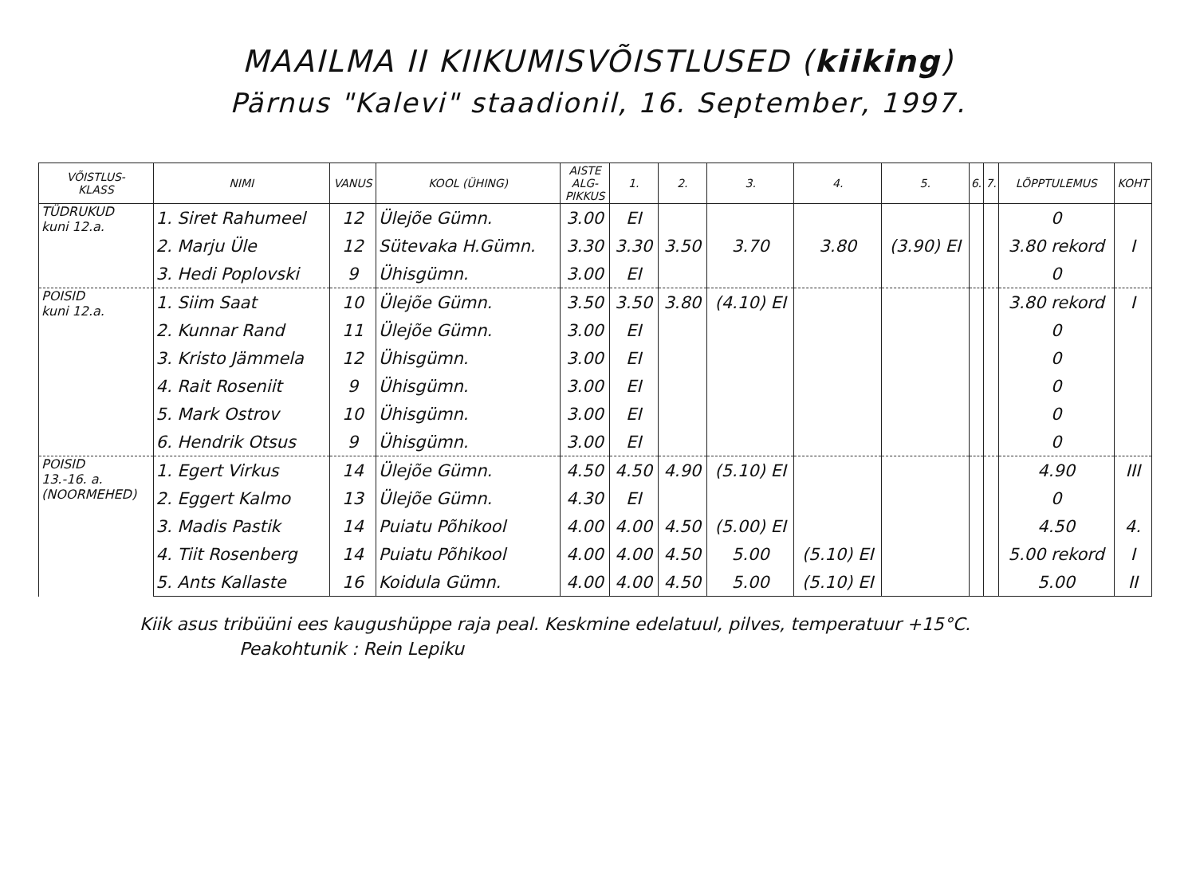MAAILMA II KIIKUMISVÕISTLUSED (kiiking)
Pärnus "Kalevi" staadionil, 16. September, 1997.
| VÕISTLUS- KLASS | NIMI | VANUS | KOOL (ÜHING) | AISTE ALG- PIKKUS | 1. | 2. | 3. | 4. | 5. | 6. | 7. | LÕPPTULEMUS | KOHT |
| --- | --- | --- | --- | --- | --- | --- | --- | --- | --- | --- | --- | --- | --- |
| TÜDRUKUD kuni 12.a. | 1. Siret Rahumeel | 12 | Ülejõe Gümn. | 3.00 | EI | | | | | | | 0 | |
| | 2. Marju Üle | 12 | Sütevaka H.Gümn. | 3.30 | 3.30 | 3.50 | 3.70 | 3.80 | (3.90) EI | | | 3.80 rekord | I |
| | 3. Hedi Poplovski | 9 | Ühisgümn. | 3.00 | EI | | | | | | | 0 | |
| POISID kuni 12.a. | 1. Siim Saat | 10 | Ülejõe Gümn. | 3.50 | 3.50 | 3.80 | (4.10) EI | | | | | 3.80 rekord | I |
| | 2. Kunnar Rand | 11 | Ülejõe Gümn. | 3.00 | EI | | | | | | | 0 | |
| | 3. Kristo Jämmela | 12 | Ühisgümn. | 3.00 | EI | | | | | | | 0 | |
| | 4. Rait Roseniit | 9 | Ühisgümn. | 3.00 | EI | | | | | | | 0 | |
| | 5. Mark Ostrov | 10 | Ühisgümn. | 3.00 | EI | | | | | | | 0 | |
| | 6. Hendrik Otsus | 9 | Ühisgümn. | 3.00 | EI | | | | | | | 0 | |
| POISID 13.-16. a. (NOORMEHED) | 1. Egert Virkus | 14 | Ülejõe Gümn. | 4.50 | 4.50 | 4.90 | (5.10) EI | | | | | 4.90 | III |
| | 2. Eggert Kalmo | 13 | Ülejõe Gümn. | 4.30 | EI | | | | | | | 0 | |
| | 3. Madis Pastik | 14 | Puiatu Põhikool | 4.00 | 4.00 | 4.50 | (5.00) EI | | | | | 4.50 | 4. |
| | 4. Tiit Rosenberg | 14 | Puiatu Põhikool | 4.00 | 4.00 | 4.50 | 5.00 | (5.10) EI | | | | 5.00 rekord | I |
| | 5. Ants Kallaste | 16 | Koidula Gümn. | 4.00 | 4.00 | 4.50 | 5.00 | (5.10) EI | | | | 5.00 | II |
Kiik asus tribüüni ees kaugushüppe raja peal. Keskmine edelatuul, pilves, temperatuur +15°C.
Peakohtunik : Rein Lepiku